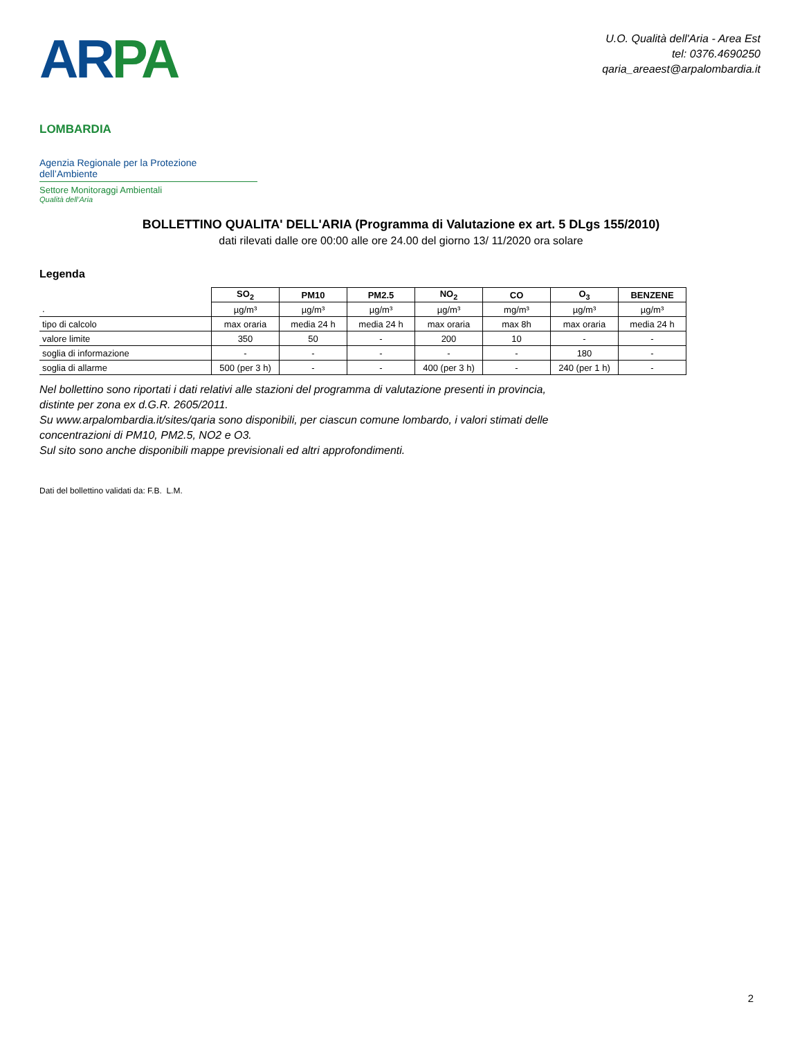AR PA LOMBARDIA
Agenzia Regionale per la Protezione dell’Ambiente
Settore Monitoraggi Ambientali
Qualità dell’Aria
U.O. Qualità dell'Aria - Area Est
tel: 0376.4690250
qaria_areaest@arpalombardia.it
BOLLETTINO QUALITA' DELL'ARIA (Programma di Valutazione ex art. 5 DLgs 155/2010)
dati rilevati dalle ore 00:00 alle ore 24.00 del giorno 13/ 11/2020 ora solare
Legenda
| | SO<sub>2</sub> | PM10 | PM2.5 | NO<sub>2</sub> | CO | O<sub>3</sub> | BENZENE |
| . | µg/m³ | µg/m³ | µg/m³ | µg/m³ | mg/m³ | µg/m³ | µg/m³ |
| tipo di calcolo | max oraria | media 24 h | media 24 h | max oraria | max 8h | max oraria | media 24 h |
| valore limite | 350 | 50 | - | 200 | 10 | - | - |
| soglia di informazione | - | - | - | - | - | 180 | - |
| soglia di allarme | 500 (per 3 h) | - | - | 400 (per 3 h) | - | 240 (per 1 h) | - |
Nel bollettino sono riportati i dati relativi alle stazioni del programma di valutazione presenti in provincia,
distinte per zona ex d.G.R. 2605/2011.
Su www.arpalombardia.it/sites/qaria sono disponibili, per ciascun comune lombardo, i valori stimati delle
concentrazioni di PM10, PM2.5, NO2 e O3.
Sul sito sono anche disponibili mappe previsionali ed altri approfondimenti.
Dati del bollettino validati da: F.B. L.M.
2